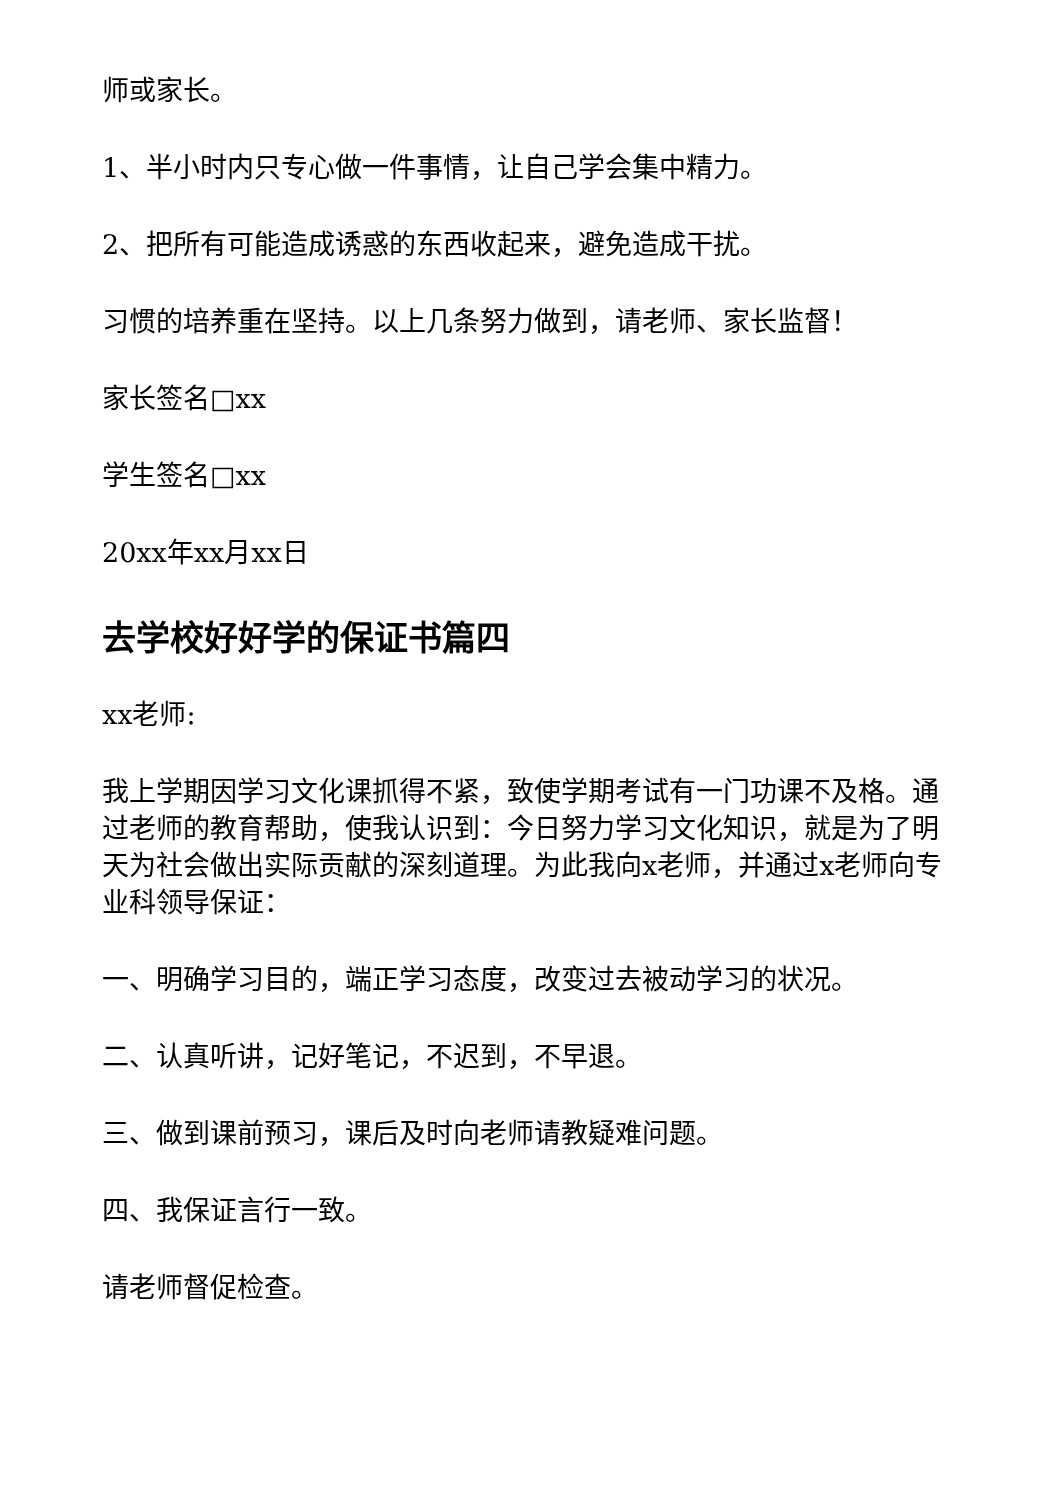师或家长。
1、半小时内只专心做一件事情，让自己学会集中精力。
2、把所有可能造成诱惑的东西收起来，避免造成干扰。
习惯的培养重在坚持。以上几条努力做到，请老师、家长监督！
家长签名□xx
学生签名□xx
20xx年xx月xx日
去学校好好学的保证书篇四
xx老师:
我上学期因学习文化课抓得不紧，致使学期考试有一门功课不及格。通过老师的教育帮助，使我认识到：今日努力学习文化知识，就是为了明天为社会做出实际贡献的深刻道理。为此我向x老师，并通过x老师向专业科领导保证：
一、明确学习目的，端正学习态度，改变过去被动学习的状况。
二、认真听讲，记好笔记，不迟到，不早退。
三、做到课前预习，课后及时向老师请教疑难问题。
四、我保证言行一致。
请老师督促检查。